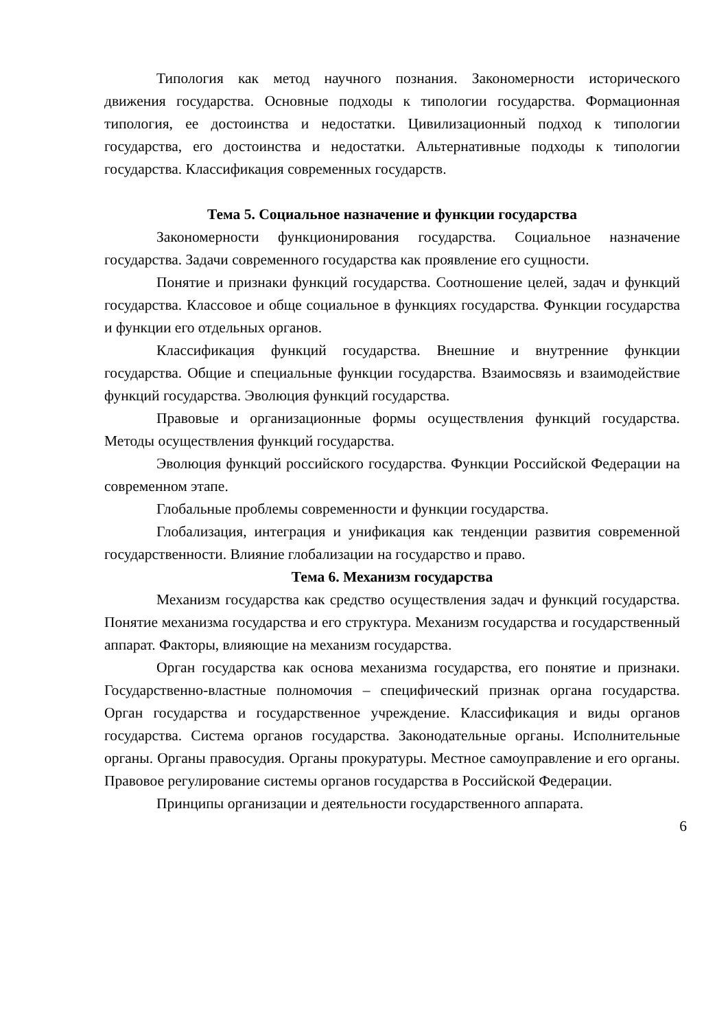Типология как метод научного познания. Закономерности исторического движения государства. Основные подходы к типологии государства. Формационная типология, ее достоинства и недостатки. Цивилизационный подход к типологии государства, его достоинства и недостатки. Альтернативные подходы к типологии государства. Классификация современных государств.
Тема 5. Социальное назначение и функции государства
Закономерности функционирования государства. Социальное назначение государства. Задачи современного государства как проявление его сущности.
Понятие и признаки функций государства. Соотношение целей, задач и функций государства. Классовое и обще социальное в функциях государства. Функции государства и функции его отдельных органов.
Классификация функций государства. Внешние и внутренние функции государства. Общие и специальные функции государства. Взаимосвязь и взаимодействие функций государства. Эволюция функций государства.
Правовые и организационные формы осуществления функций государства. Методы осуществления функций государства.
Эволюция функций российского государства. Функции Российской Федерации на современном этапе.
Глобальные проблемы современности и функции государства.
Глобализация, интеграция и унификация как тенденции развития современной государственности. Влияние глобализации на государство и право.
Тема 6. Механизм государства
Механизм государства как средство осуществления задач и функций государства. Понятие механизма государства и его структура. Механизм государства и государственный аппарат. Факторы, влияющие на механизм государства.
Орган государства как основа механизма государства, его понятие и признаки. Государственно-властные полномочия – специфический признак органа государства. Орган государства и государственное учреждение. Классификация и виды органов государства. Система органов государства. Законодательные органы. Исполнительные органы. Органы правосудия. Органы прокуратуры. Местное самоуправление и его органы. Правовое регулирование системы органов государства в Российской Федерации.
Принципы организации и деятельности государственного аппарата.
6